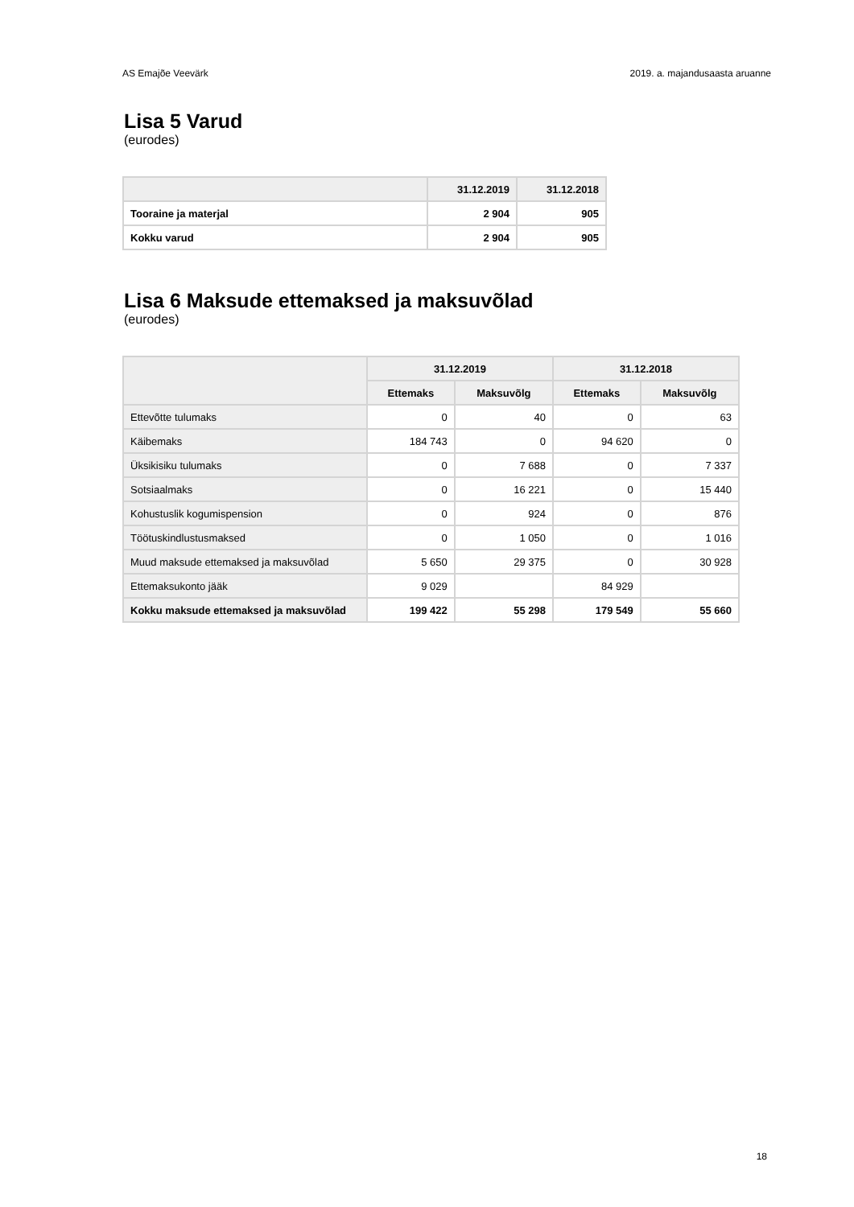AS Emajõe Veevärk 2019. a. majandusaasta aruanne
Lisa 5 Varud
(eurodes)
| | 31.12.2019 | 31.12.2018 |
| --- | --- | --- |
| Tooraine ja materjal | 2 904 | 905 |
| Kokku varud | 2 904 | 905 |
Lisa 6 Maksude ettemaksed ja maksuvõlad
(eurodes)
| | 31.12.2019 | | 31.12.2018 | |
| --- | --- | --- | --- | --- |
| | Ettemaks | Maksuvõlg | Ettemaks | Maksuvõlg |
| Ettevõtte tulumaks | 0 | 40 | 0 | 63 |
| Käibemaks | 184 743 | 0 | 94 620 | 0 |
| Üksikisiku tulumaks | 0 | 7 688 | 0 | 7 337 |
| Sotsiaalmaks | 0 | 16 221 | 0 | 15 440 |
| Kohustuslik kogumispension | 0 | 924 | 0 | 876 |
| Töötuskindlustusmaksed | 0 | 1 050 | 0 | 1 016 |
| Muud maksude ettemaksed ja maksuvõlad | 5 650 | 29 375 | 0 | 30 928 |
| Ettemaksukonto jääk | 9 029 | | 84 929 | |
| Kokku maksude ettemaksed ja maksuvõlad | 199 422 | 55 298 | 179 549 | 55 660 |
18